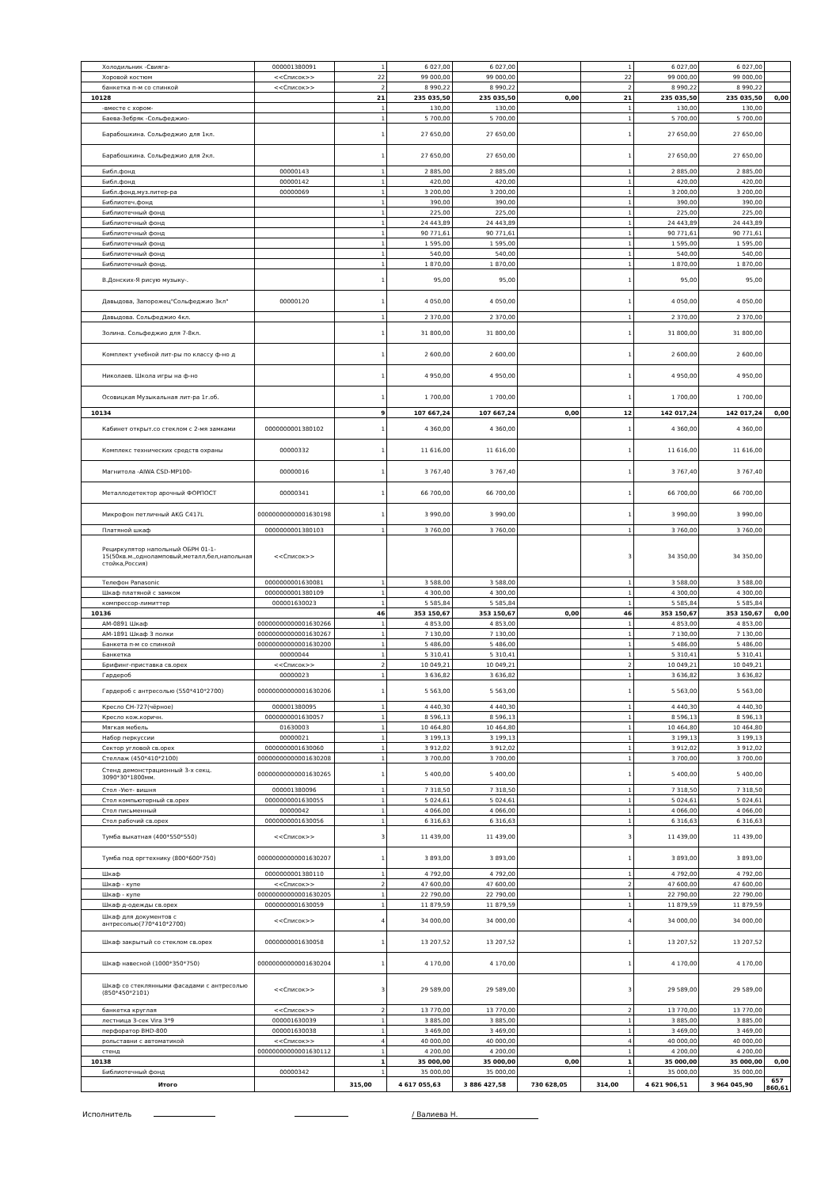| Холодильник -Свияга- | 000001380091 | 1 | 6 027,00 | 6 027,00 | | 1 | 6 027,00 | 6 027,00 | |
| Хоровой костюм | <<Список>> | 22 | 99 000,00 | 99 000,00 | | 22 | 99 000,00 | 99 000,00 | |
| банкетка п-м со спинкой | <<Список>> | 2 | 8 990,22 | 8 990,22 | | 2 | 8 990,22 | 8 990,22 | |
| 10128 | | 21 | 235 035,50 | 235 035,50 | 0,00 | 21 | 235 035,50 | 235 035,50 | 0,00 |
| -вместе с хором- | | 1 | 130,00 | 130,00 | | 1 | 130,00 | 130,00 | |
| Баева-Зебряк -Сольфеджио- | | 1 | 5 700,00 | 5 700,00 | | 1 | 5 700,00 | 5 700,00 | |
| Барабошкина. Сольфеджио для 1кл. | | 1 | 27 650,00 | 27 650,00 | | 1 | 27 650,00 | 27 650,00 | |
| Барабошкина. Сольфеджио для 2кл. | | 1 | 27 650,00 | 27 650,00 | | 1 | 27 650,00 | 27 650,00 | |
| Библ.фонд | 00000143 | 1 | 2 885,00 | 2 885,00 | | 1 | 2 885,00 | 2 885,00 | |
| Библ.фонд | 00000142 | 1 | 420,00 | 420,00 | | 1 | 420,00 | 420,00 | |
| Библ.фонд.муз.литер-ра | 00000069 | 1 | 3 200,00 | 3 200,00 | | 1 | 3 200,00 | 3 200,00 | |
| Библиотеч.фонд | | 1 | 390,00 | 390,00 | | 1 | 390,00 | 390,00 | |
| Библиотечный фонд | | 1 | 225,00 | 225,00 | | 1 | 225,00 | 225,00 | |
| Библиотечный фонд | | 1 | 24 443,89 | 24 443,89 | | 1 | 24 443,89 | 24 443,89 | |
| Библиотечный фонд | | 1 | 90 771,61 | 90 771,61 | | 1 | 90 771,61 | 90 771,61 | |
| Библиотечный фонд | | 1 | 1 595,00 | 1 595,00 | | 1 | 1 595,00 | 1 595,00 | |
| Библиотечный фонд | | 1 | 540,00 | 540,00 | | 1 | 540,00 | 540,00 | |
| Библиотечный фонд. | | 1 | 1 870,00 | 1 870,00 | | 1 | 1 870,00 | 1 870,00 | |
| В.Донских-Я рисую музыку-. | | 1 | 95,00 | 95,00 | | 1 | 95,00 | 95,00 | |
| Давыдова, Запорожец"Сольфеджио 3кл" | 00000120 | 1 | 4 050,00 | 4 050,00 | | 1 | 4 050,00 | 4 050,00 | |
| Давыдова. Сольфеджио 4кл. | | 1 | 2 370,00 | 2 370,00 | | 1 | 2 370,00 | 2 370,00 | |
| Золина. Сольфеджио для 7-8кл. | | 1 | 31 800,00 | 31 800,00 | | 1 | 31 800,00 | 31 800,00 | |
| Комплект учебной лит-ры по классу ф-но д | | 1 | 2 600,00 | 2 600,00 | | 1 | 2 600,00 | 2 600,00 | |
| Николаев. Школа игры на ф-но | | 1 | 4 950,00 | 4 950,00 | | 1 | 4 950,00 | 4 950,00 | |
| Осовицкая Музыкальная лит-ра 1г.об. | | 1 | 1 700,00 | 1 700,00 | | 1 | 1 700,00 | 1 700,00 | |
| 10134 | | 9 | 107 667,24 | 107 667,24 | 0,00 | 12 | 142 017,24 | 142 017,24 | 0,00 |
| Кабинет открыт.со стеклом с 2-мя замками | 0000000001380102 | 1 | 4 360,00 | 4 360,00 | | 1 | 4 360,00 | 4 360,00 | |
| Комплекс технических средств охраны | 00000332 | 1 | 11 616,00 | 11 616,00 | | 1 | 11 616,00 | 11 616,00 | |
| Магнитола -AIWA CSD-MP100- | 00000016 | 1 | 3 767,40 | 3 767,40 | | 1 | 3 767,40 | 3 767,40 | |
| Металлодетектор арочный ФОРПОСТ | 00000341 | 1 | 66 700,00 | 66 700,00 | | 1 | 66 700,00 | 66 700,00 | |
| Микрофон петличный AKG C417L | 00000000000001630198 | 1 | 3 990,00 | 3 990,00 | | 1 | 3 990,00 | 3 990,00 | |
| Платяной шкаф | 0000000001380103 | 1 | 3 760,00 | 3 760,00 | | 1 | 3 760,00 | 3 760,00 | |
| Рециркулятор напольный ОБРН 01-1-15(50кв.м.,одноламповый,металл,бел,напольная стойка,Россия) | <<Список>> | | | | | 3 | 34 350,00 | 34 350,00 | |
| Телефон Panasonic | 0000000001630081 | 1 | 3 588,00 | 3 588,00 | | 1 | 3 588,00 | 3 588,00 | |
| Шкаф платяной с замком | 0000000001380109 | 1 | 4 300,00 | 4 300,00 | | 1 | 4 300,00 | 4 300,00 | |
| компрессор-лимиттер | 000001630023 | 1 | 5 585,84 | 5 585,84 | | 1 | 5 585,84 | 5 585,84 | |
| 10136 | | 46 | 353 150,67 | 353 150,67 | 0,00 | 46 | 353 150,67 | 353 150,67 | 0,00 |
| АМ-0891 Шкаф | 00000000000001630266 | 1 | 4 853,00 | 4 853,00 | | 1 | 4 853,00 | 4 853,00 | |
| АМ-1891 Шкаф 3 полки | 00000000000001630267 | 1 | 7 130,00 | 7 130,00 | | 1 | 7 130,00 | 7 130,00 | |
| Банкета п-м со спинкой | 00000000000001630200 | 1 | 5 486,00 | 5 486,00 | | 1 | 5 486,00 | 5 486,00 | |
| Банкетка | 00000044 | 1 | 5 310,41 | 5 310,41 | | 1 | 5 310,41 | 5 310,41 | |
| Брифинг-приставка св.орех | <<Список>> | 2 | 10 049,21 | 10 049,21 | | 2 | 10 049,21 | 10 049,21 | |
| Гардероб | 00000023 | 1 | 3 636,82 | 3 636,82 | | 1 | 3 636,82 | 3 636,82 | |
| Гардероб с антресолью (550*410*2700) | 00000000000001630206 | 1 | 5 563,00 | 5 563,00 | | 1 | 5 563,00 | 5 563,00 | |
| Кресло СН-727(чёрное) | 000001380095 | 1 | 4 440,30 | 4 440,30 | | 1 | 4 440,30 | 4 440,30 | |
| Кресло кож.коричн. | 0000000001630057 | 1 | 8 596,13 | 8 596,13 | | 1 | 8 596,13 | 8 596,13 | |
| Мягкая мебель | 01630003 | 1 | 10 464,80 | 10 464,80 | | 1 | 10 464,80 | 10 464,80 | |
| Набор перкуссии | 00000021 | 1 | 3 199,13 | 3 199,13 | | 1 | 3 199,13 | 3 199,13 | |
| Сектор угловой св.орех | 0000000001630060 | 1 | 3 912,02 | 3 912,02 | | 1 | 3 912,02 | 3 912,02 | |
| Стеллаж (450*410*2100) | 00000000000001630208 | 1 | 3 700,00 | 3 700,00 | | 1 | 3 700,00 | 3 700,00 | |
| Стенд демонстрационный 3-х секц. 3090*30*1800мм. | 00000000000001630265 | 1 | 5 400,00 | 5 400,00 | | 1 | 5 400,00 | 5 400,00 | |
| Стол -Уют- вишня | 000001380096 | 1 | 7 318,50 | 7 318,50 | | 1 | 7 318,50 | 7 318,50 | |
| Стол компьютерный св.орех | 0000000001630055 | 1 | 5 024,61 | 5 024,61 | | 1 | 5 024,61 | 5 024,61 | |
| Стол письменный | 00000042 | 1 | 4 066,00 | 4 066,00 | | 1 | 4 066,00 | 4 066,00 | |
| Стол рабочий св.орех | 0000000001630056 | 1 | 6 316,63 | 6 316,63 | | 1 | 6 316,63 | 6 316,63 | |
| Тумба выкатная (400*550*550) | <<Список>> | 3 | 11 439,00 | 11 439,00 | | 3 | 11 439,00 | 11 439,00 | |
| Тумба под оргтехнику (800*600*750) | 00000000000001630207 | 1 | 3 893,00 | 3 893,00 | | 1 | 3 893,00 | 3 893,00 | |
| Шкаф | 0000000001380110 | 1 | 4 792,00 | 4 792,00 | | 1 | 4 792,00 | 4 792,00 | |
| Шкаф - купе | <<Список>> | 2 | 47 600,00 | 47 600,00 | | 2 | 47 600,00 | 47 600,00 | |
| Шкаф - купе | 00000000000001630205 | 1 | 22 790,00 | 22 790,00 | | 1 | 22 790,00 | 22 790,00 | |
| Шкаф д-одежды св.орех | 0000000001630059 | 1 | 11 879,59 | 11 879,59 | | 1 | 11 879,59 | 11 879,59 | |
| Шкаф для документов с антресолью(770*410*2700) | <<Список>> | 4 | 34 000,00 | 34 000,00 | | 4 | 34 000,00 | 34 000,00 | |
| Шкаф закрытый со стеклом св.орех | 0000000001630058 | 1 | 13 207,52 | 13 207,52 | | 1 | 13 207,52 | 13 207,52 | |
| Шкаф навесной (1000*350*750) | 00000000000001630204 | 1 | 4 170,00 | 4 170,00 | | 1 | 4 170,00 | 4 170,00 | |
| Шкаф со стеклянными фасадами с антресолью (850*450*2101) | <<Список>> | 3 | 29 589,00 | 29 589,00 | | 3 | 29 589,00 | 29 589,00 | |
| банкетка круглая | <<Список>> | 2 | 13 770,00 | 13 770,00 | | 2 | 13 770,00 | 13 770,00 | |
| лестница 3-сек Vira 3*9 | 000001630039 | 1 | 3 885,00 | 3 885,00 | | 1 | 3 885,00 | 3 885,00 | |
| перфоратор BHD-800 | 000001630038 | 1 | 3 469,00 | 3 469,00 | | 1 | 3 469,00 | 3 469,00 | |
| рольставни с автоматикой | <<Список>> | 4 | 40 000,00 | 40 000,00 | | 4 | 40 000,00 | 40 000,00 | |
| стенд | 00000000000001630112 | 1 | 4 200,00 | 4 200,00 | | 1 | 4 200,00 | 4 200,00 | |
| 10138 | | 1 | 35 000,00 | 35 000,00 | 0,00 | 1 | 35 000,00 | 35 000,00 | 0,00 |
| Библиотечный фонд | 00000342 | 1 | 35 000,00 | 35 000,00 | | 1 | 35 000,00 | 35 000,00 | |
| Итого | | 315,00 | 4 617 055,63 | 3 886 427,58 | 730 628,05 | 314,00 | 4 621 906,51 | 3 964 045,90 | 657 860,61 |
Исполнитель / Валиева Н.